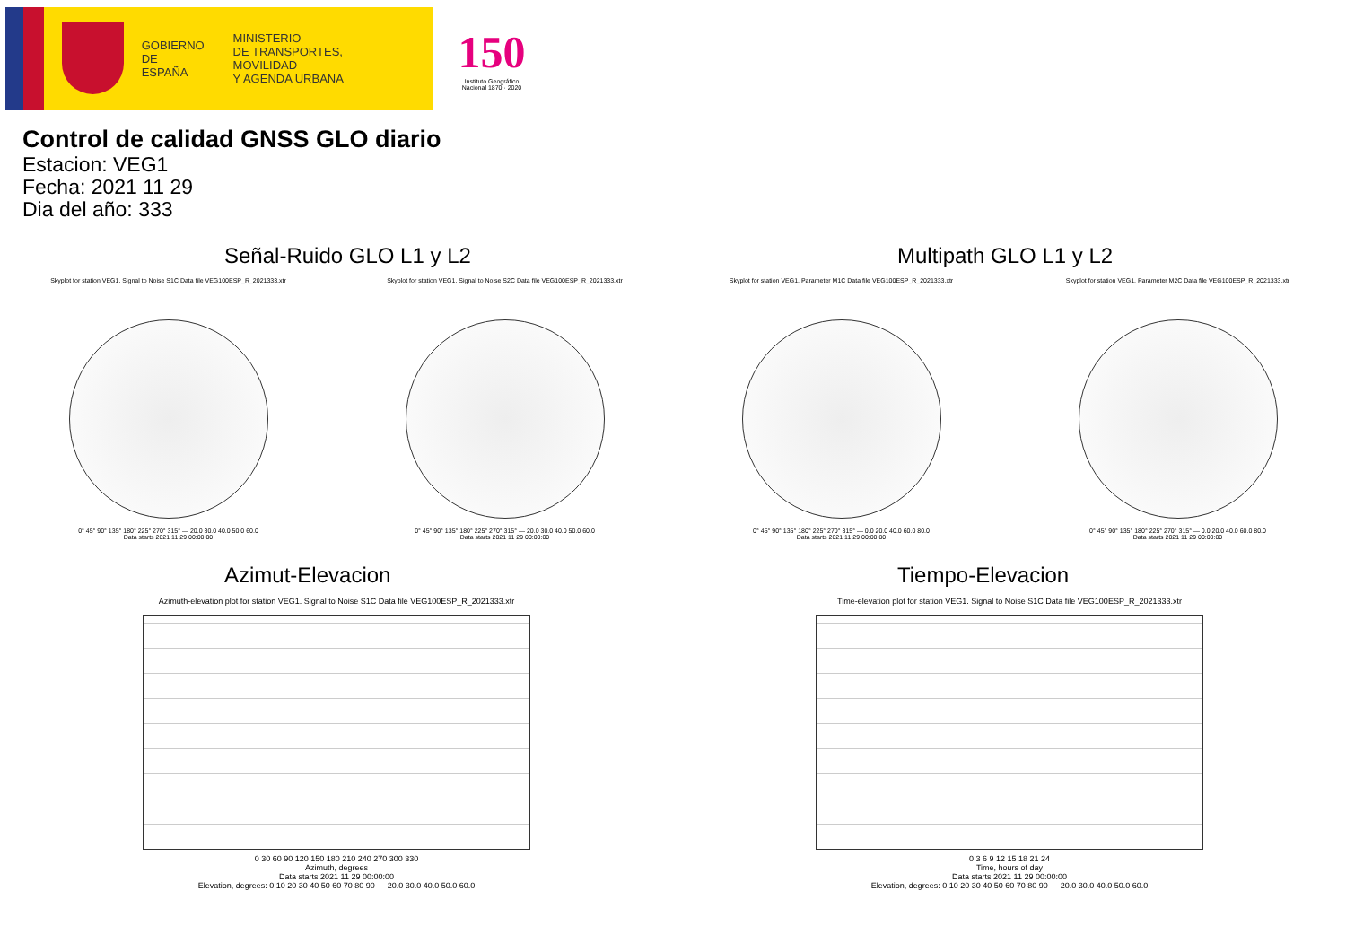GOBIERNO
DE ESPAÑA
MINISTERIO
DE TRANSPORTES, MOVILIDAD
Y AGENDA URBANA
150
Instituto Geográfico Nacional 1870 · 2020
Control de calidad GNSS GLO diario
Estacion: VEG1
Fecha: 2021 11 29
Dia del año: 333
Señal-Ruido GLO L1 y L2
Skyplot for station VEG1. Signal to Noise S1C Data file VEG100ESP_R_2021333.xtr
0° 45° 90° 135° 180° 225° 270° 315° — 20.0 30.0 40.0 50.0 60.0
Data starts 2021 11 29 00:00:00
Skyplot for station VEG1. Signal to Noise S2C Data file VEG100ESP_R_2021333.xtr
0° 45° 90° 135° 180° 225° 270° 315° — 20.0 30.0 40.0 50.0 60.0
Data starts 2021 11 29 00:00:00
Multipath GLO L1 y L2
Skyplot for station VEG1. Parameter M1C Data file VEG100ESP_R_2021333.xtr
0° 45° 90° 135° 180° 225° 270° 315° — 0.0 20.0 40.0 60.0 80.0
Data starts 2021 11 29 00:00:00
Skyplot for station VEG1. Parameter M2C Data file VEG100ESP_R_2021333.xtr
0° 45° 90° 135° 180° 225° 270° 315° — 0.0 20.0 40.0 60.0 80.0
Data starts 2021 11 29 00:00:00
Azimut-Elevacion
Azimuth-elevation plot for station VEG1. Signal to Noise S1C Data file VEG100ESP_R_2021333.xtr
0 30 60 90 120 150 180 210 240 270 300 330
Azimuth, degrees
Data starts 2021 11 29 00:00:00
Elevation, degrees: 0 10 20 30 40 50 60 70 80 90 — 20.0 30.0 40.0 50.0 60.0
Tiempo-Elevacion
Time-elevation plot for station VEG1. Signal to Noise S1C Data file VEG100ESP_R_2021333.xtr
0 3 6 9 12 15 18 21 24
Time, hours of day
Data starts 2021 11 29 00:00:00
Elevation, degrees: 0 10 20 30 40 50 60 70 80 90 — 20.0 30.0 40.0 50.0 60.0